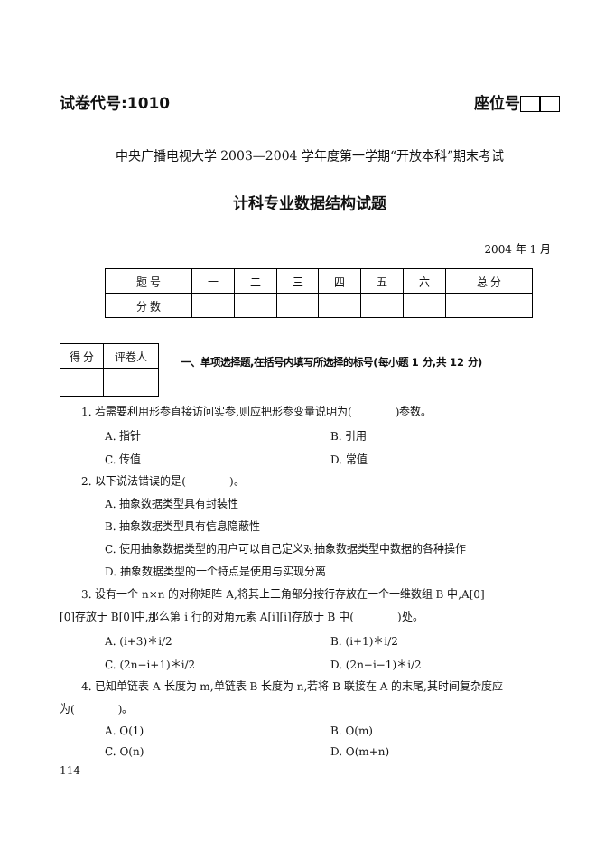试卷代号:1010 座位号
中央广播电视大学 2003—2004 学年度第一学期“开放本科”期末考试
计科专业数据结构试题
2004 年 1 月
| 题 号 | 一 | 二 | 三 | 四 | 五 | 六 | 总 分 |
| --- | --- | --- | --- | --- | --- | --- | --- |
| 分 数 | | | | | | | |
| 得 分 | 评卷人 |
一、单项选择题,在括号内填写所选择的标号(每小题 1 分,共 12 分)
1. 若需要利用形参直接访问实参,则应把形参变量说明为(　　　　)参数。
A. 指针 B. 引用
C. 传值 D. 常值
2. 以下说法错误的是(　　　　)。
A. 抽象数据类型具有封装性
B. 抽象数据类型具有信息隐蔽性
C. 使用抽象数据类型的用户可以自己定义对抽象数据类型中数据的各种操作
D. 抽象数据类型的一个特点是使用与实现分离
3. 设有一个 n×n 的对称矩阵 A,将其上三角部分按行存放在一个一维数组 B 中,A[0]
[0]存放于 B[0]中,那么第 i 行的对角元素 A[i][i]存放于 B 中(　　　　)处。
A. (i+3)＊i/2 B. (i+1)＊i/2
C. (2n−i+1)＊i/2 D. (2n−i−1)＊i/2
4. 已知单链表 A 长度为 m,单链表 B 长度为 n,若将 B 联接在 A 的末尾,其时间复杂度应
为(　　　　)。
A. O(1) B. O(m)
C. O(n) D. O(m+n)
114